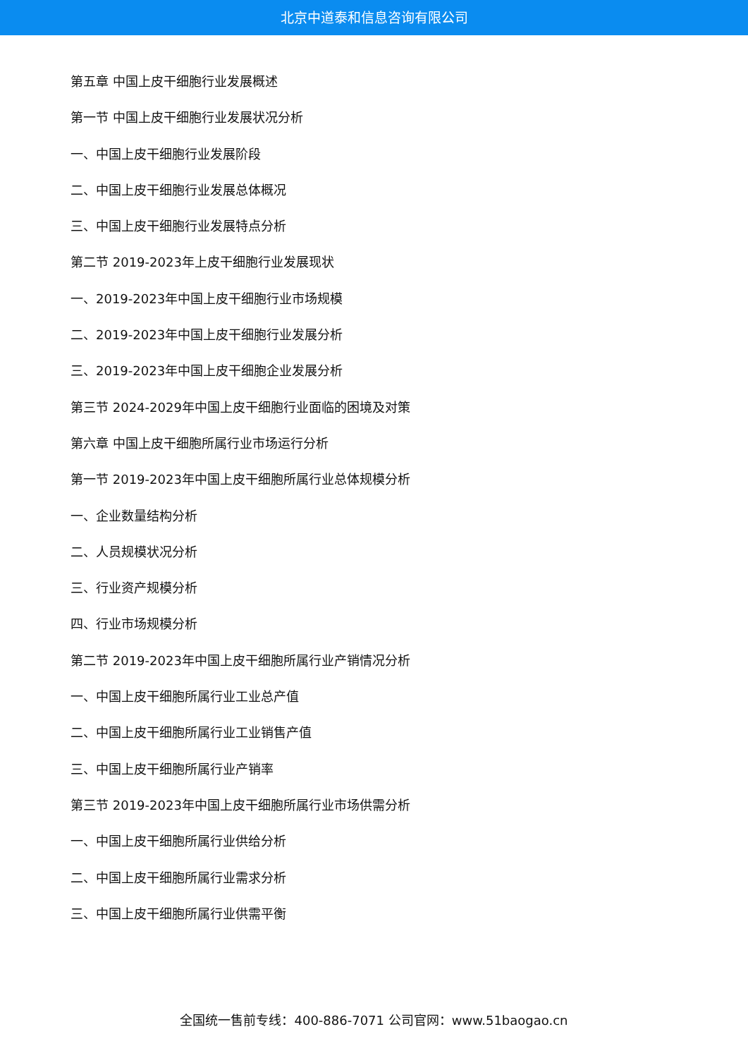北京中道泰和信息咨询有限公司
第五章 中国上皮干细胞行业发展概述
第一节 中国上皮干细胞行业发展状况分析
一、中国上皮干细胞行业发展阶段
二、中国上皮干细胞行业发展总体概况
三、中国上皮干细胞行业发展特点分析
第二节 2019-2023年上皮干细胞行业发展现状
一、2019-2023年中国上皮干细胞行业市场规模
二、2019-2023年中国上皮干细胞行业发展分析
三、2019-2023年中国上皮干细胞企业发展分析
第三节 2024-2029年中国上皮干细胞行业面临的困境及对策
第六章 中国上皮干细胞所属行业市场运行分析
第一节 2019-2023年中国上皮干细胞所属行业总体规模分析
一、企业数量结构分析
二、人员规模状况分析
三、行业资产规模分析
四、行业市场规模分析
第二节 2019-2023年中国上皮干细胞所属行业产销情况分析
一、中国上皮干细胞所属行业工业总产值
二、中国上皮干细胞所属行业工业销售产值
三、中国上皮干细胞所属行业产销率
第三节 2019-2023年中国上皮干细胞所属行业市场供需分析
一、中国上皮干细胞所属行业供给分析
二、中国上皮干细胞所属行业需求分析
三、中国上皮干细胞所属行业供需平衡
全国统一售前专线：400-886-7071 公司官网：www.51baogao.cn